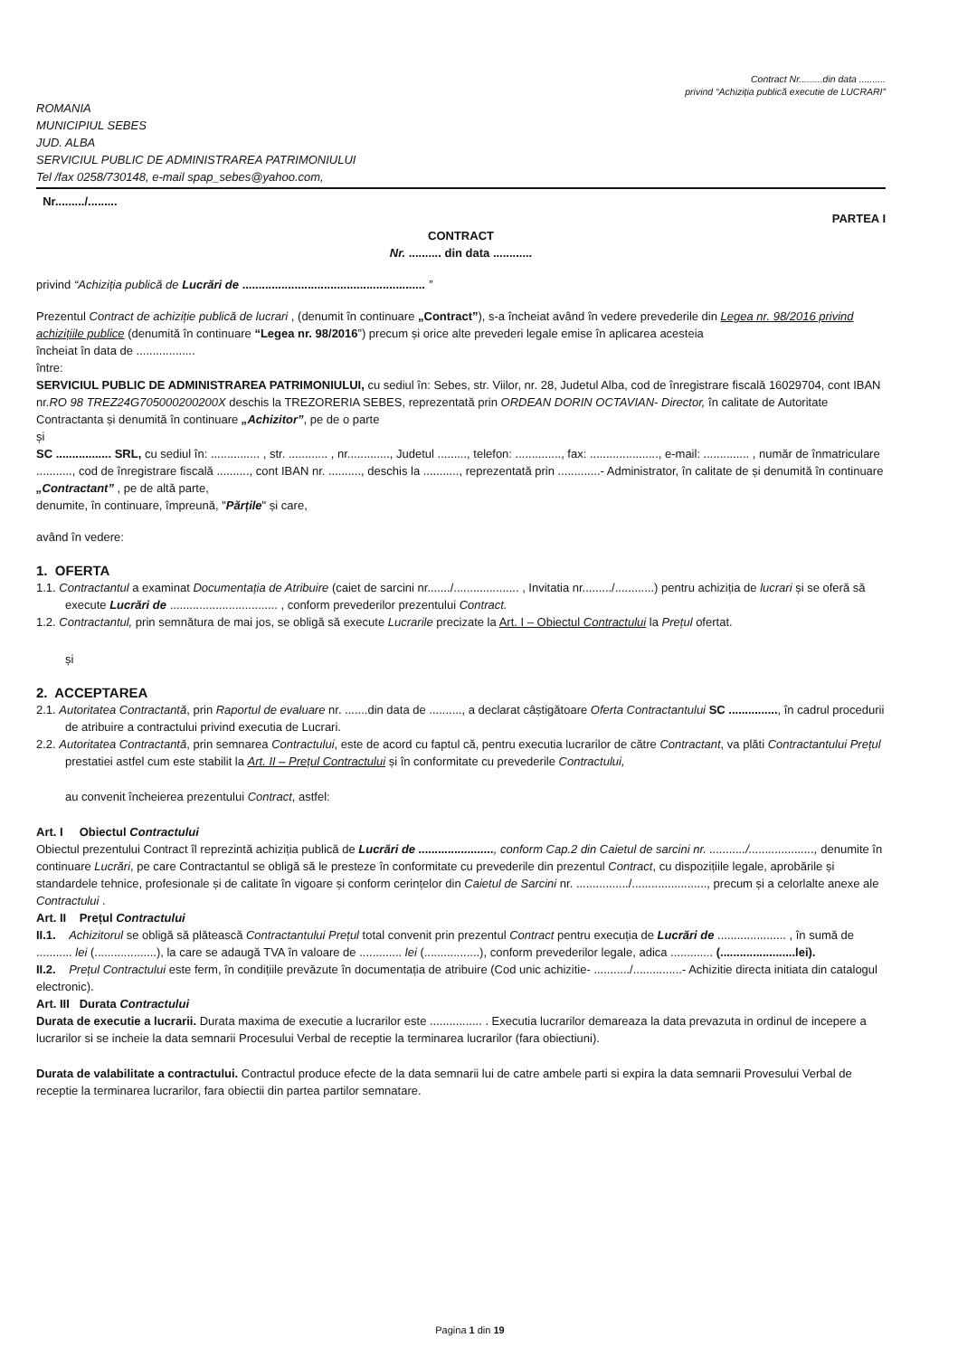Contract Nr.........din data ..........
privind “Achiziția publică executie de LUCRARI”
ROMANIA
MUNICIPIUL SEBES
JUD. ALBA
SERVICIUL PUBLIC DE ADMINISTRAREA PATRIMONIULUI
Tel /fax 0258/730148, e-mail spap_sebes@yahoo.com,
Nr........./.........
PARTEA I
CONTRACT
Nr. .......... din data ............
privind “Achiziția publică de Lucrări de ........................................................ ”
Prezentul Contract de achiziție publică de lucrari , (denumit în continuare „Contract”), s-a încheiat având în vedere prevederile din Legea nr. 98/2016 privind achizițiile publice (denumită în continuare “Legea nr. 98/2016”) precum și orice alte prevederi legale emise în aplicarea acesteia
încheiat în data de ..................
între:
SERVICIUL PUBLIC DE ADMINISTRAREA PATRIMONIULUI, cu sediul în: Sebes, str. Viilor, nr. 28, Judetul Alba, cod de înregistrare fiscală 16029704, cont IBAN nr.RO 98 TREZ24G705000200200X deschis la TREZORERIA SEBES, reprezentată prin ORDEAN DORIN OCTAVIAN- Director, în calitate de Autoritate Contractanta și denumită în continuare „Achizitor”, pe de o parte
și
SC ................. SRL, cu sediul în: ............... , str. ............ , nr............., Judetul ........., telefon: .............., fax: ....................., e-mail: .............. , număr de înmatriculare ..........., cod de înregistrare fiscală .........., cont IBAN nr. .........., deschis la ..........., reprezentată prin .............- Administrator, în calitate de și denumită în continuare „Contractant” , pe de altă parte,
denumite, în continuare, împreună, "Părțile" și care,
având în vedere:
1. OFERTA
1.1. Contractantul a examinat Documentația de Atribuire (caiet de sarcini nr......./.................... , Invitatia nr........./............) pentru achiziția de lucrari și se oferă să execute Lucrări de ................................. , conform prevederilor prezentului Contract.
1.2. Contractantul, prin semnătura de mai jos, se obligă să execute Lucrarile precizate la Art. I – Obiectul Contractului la Prețul ofertat.
și
2. ACCEPTAREA
2.1. Autoritatea Contractantă, prin Raportul de evaluare nr. .......din data de .........., a declarat câștigătoare Oferta Contractantului SC ..............., în cadrul procedurii de atribuire a contractului privind executia de Lucrari.
2.2. Autoritatea Contractantă, prin semnarea Contractului, este de acord cu faptul că, pentru executia lucrarilor de către Contractant, va plăti Contractantului Prețul prestatiei astfel cum este stabilit la Art. II – Prețul Contractului și în conformitate cu prevederile Contractului,
au convenit încheierea prezentului Contract, astfel:
Art. I Obiectul Contractului
Obiectul prezentului Contract îl reprezintă achiziția publică de Lucrări de ......................., conform Cap.2 din Caietul de sarcini nr. .........../...................., denumite în continuare Lucrări, pe care Contractantul se obligă să le presteze în conformitate cu prevederile din prezentul Contract, cu dispozițiile legale, aprobările și standardele tehnice, profesionale și de calitate în vigoare și conform cerințelor din Caietul de Sarcini nr. ................/......................., precum și a celorlalte anexe ale Contractului .
Art. II Prețul Contractului
II.1. Achizitorul se obligă să plătească Contractantului Prețul total convenit prin prezentul Contract pentru execuția de Lucrări de ..................... , în sumă de ........... lei (...................), la care se adaugă TVA în valoare de ............. lei (.................), conform prevederilor legale, adica ............. (.......................lei).
II.2. Prețul Contractului este ferm, în condițiile prevăzute în documentația de atribuire (Cod unic achizitie- .........../...............- Achizitie directa initiata din catalogul electronic).
Art. III Durata Contractului
Durata de executie a lucrarii. Durata maxima de executie a lucrarilor este ................ . Executia lucrarilor demareaza la data prevazuta in ordinul de incepere a lucrarilor si se incheie la data semnarii Procesului Verbal de receptie la terminarea lucrarilor (fara obiectiuni).
Durata de valabilitate a contractului. Contractul produce efecte de la data semnarii lui de catre ambele parti si expira la data semnarii Provesului Verbal de receptie la terminarea lucrarilor, fara obiectii din partea partilor semnatare.
Pagina 1 din 19